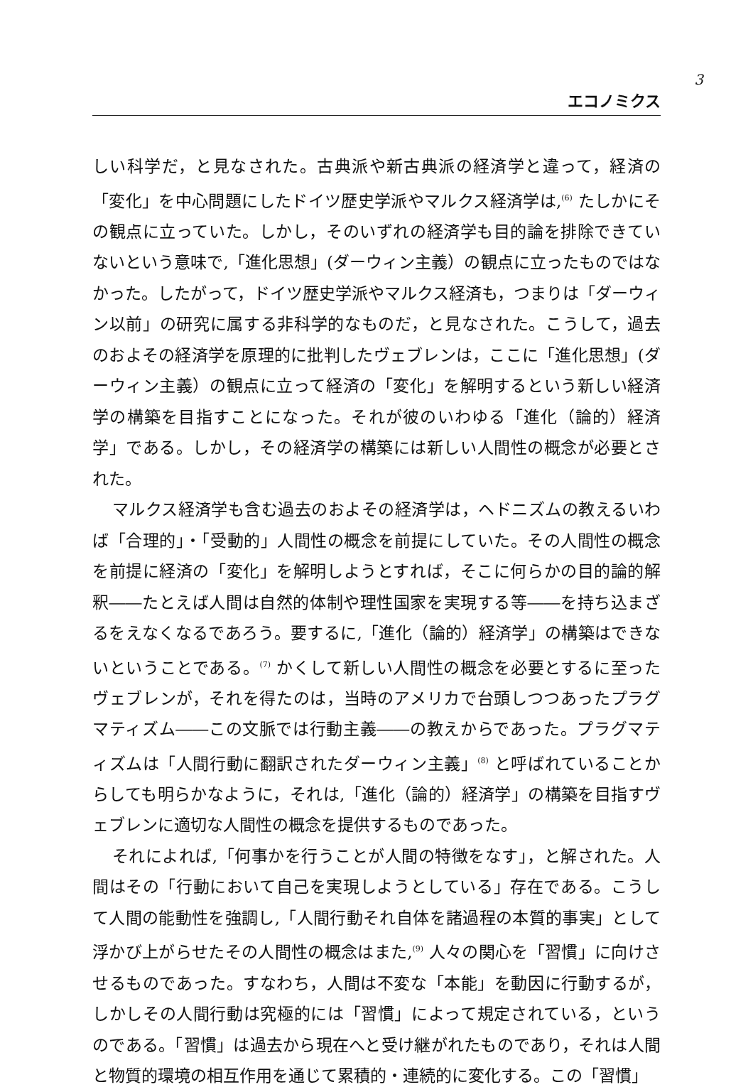3
エコノミクス
しい科学だ，と見なされた。古典派や新古典派の経済学と違って，経済の「変化」を中心問題にしたドイツ歴史学派やマルクス経済学は,<sup>(6)</sup> たしかにその観点に立っていた。しかし，そのいずれの経済学も目的論を排除できていないという意味で,「進化思想」(ダーウィン主義）の観点に立ったものではなかった。したがって，ドイツ歴史学派やマルクス経済も，つまりは「ダーウィン以前」の研究に属する非科学的なものだ，と見なされた。こうして，過去のおよその経済学を原理的に批判したヴェブレンは，ここに「進化思想」(ダーウィン主義）の観点に立って経済の「変化」を解明するという新しい経済学の構築を目指すことになった。それが彼のいわゆる「進化（論的）経済学」である。しかし，その経済学の構築には新しい人間性の概念が必要とされた。
マルクス経済学も含む過去のおよその経済学は，ヘドニズムの教えるいわば「合理的」・「受動的」人間性の概念を前提にしていた。その人間性の概念を前提に経済の「変化」を解明しようとすれば，そこに何らかの目的論的解釈――たとえば人間は自然的体制や理性国家を実現する等――を持ち込まざるをえなくなるであろう。要するに,「進化（論的）経済学」の構築はできないということである。<sup>(7)</sup> かくして新しい人間性の概念を必要とするに至ったヴェブレンが，それを得たのは，当時のアメリカで台頭しつつあったプラグマティズム――この文脈では行動主義――の教えからであった。プラグマティズムは「人間行動に翻訳されたダーウィン主義」<sup>(8)</sup> と呼ばれていることからしても明らかなように，それは,「進化（論的）経済学」の構築を目指すヴェブレンに適切な人間性の概念を提供するものであった。
それによれば,「何事かを行うことが人間の特徴をなす」，と解された。人間はその「行動において自己を実現しようとしている」存在である。こうして人間の能動性を強調し,「人間行動それ自体を諸過程の本質的事実」として浮かび上がらせたその人間性の概念はまた,<sup>(9)</sup> 人々の関心を「習慣」に向けさせるものであった。すなわち，人間は不変な「本能」を動因に行動するが，しかしその人間行動は究極的には「習慣」によって規定されている，というのである。「習慣」は過去から現在へと受け継がれたものであり，それは人間と物質的環境の相互作用を通じて累積的・連続的に変化する。この「習慣」